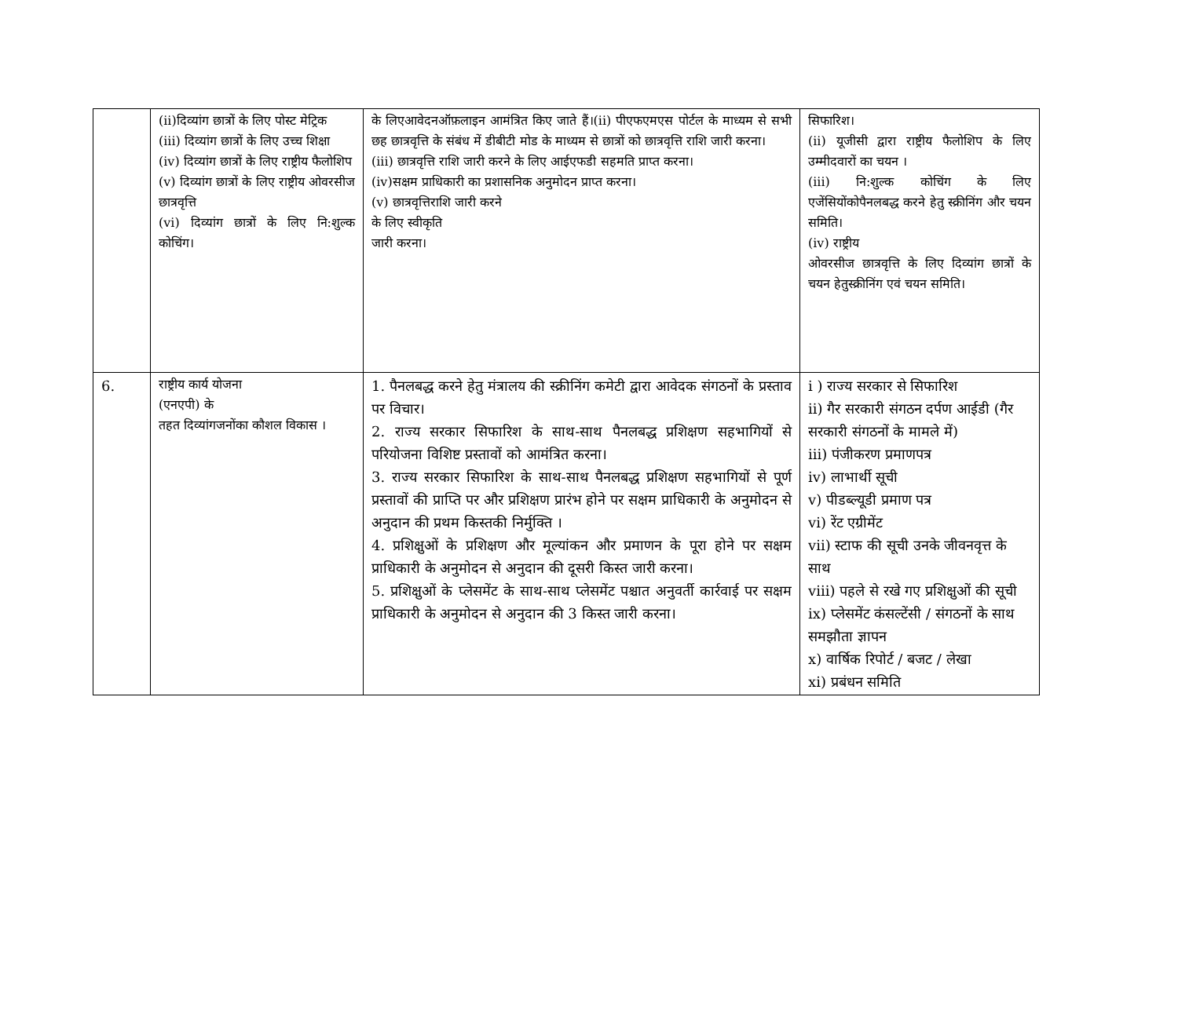| | (ii)दिव्यांग छात्रों के लिए पोस्ट मेट्रिक (iii) दिव्यांग छात्रों के लिए उच्च शिक्षा (iv) दिव्यांग छात्रों के लिए राष्ट्रीय फैलोशिप (v) दिव्यांग छात्रों के लिए राष्ट्रीय ओवरसीज छात्रवृत्ति (vi) दिव्यांग छात्रों के लिए नि:शुल्क कोचिंग। | के लिएआवेदनऑफ़लाइन आमंत्रित किए जाते हैं।(ii) पीएफएमएस पोर्टल के माध्यम से सभी छह छात्रवृत्ति के संबंध में डीबीटी मोड के माध्यम से छात्रों को छात्रवृत्ति राशि जारी करना। (iii) छात्रवृत्ति राशि जारी करने के लिए आईएफडी सहमति प्राप्त करना। (iv)सक्षम प्राधिकारी का प्रशासनिक अनुमोदन प्राप्त करना। (v) छात्रवृत्तिराशि जारी करने के लिए स्वीकृति जारी करना। | सिफारिश। (ii) यूजीसी द्वारा राष्ट्रीय फैलोशिप के लिए उम्मीदवारों का चयन । (iii) नि:शुल्क कोचिंग के लिए एजेंसियोंकोपैनलबद्ध करने हेतु स्क्रीनिंग और चयन समिति। (iv) राष्ट्रीय ओवरसीज छात्रवृत्ति के लिए दिव्यांग छात्रों के चयन हेतुस्क्रीनिंग एवं चयन समिति। |
| 6. | राष्ट्रीय कार्य योजना (एनएपी) के तहत दिव्यांगजनोंका कौशल विकास । | 1. पैनलबद्ध करने हेतु मंत्रालय की स्क्रीनिंग कमेटी द्वारा आवेदक संगठनों के प्रस्ताव पर विचार। 2. राज्य सरकार सिफारिश के साथ-साथ पैनलबद्ध प्रशिक्षण सहभागियों से परियोजना विशिष्ट प्रस्तावों को आमंत्रित करना। 3. राज्य सरकार सिफारिश के साथ-साथ पैनलबद्ध प्रशिक्षण सहभागियों से पूर्ण प्रस्तावों की प्राप्ति पर और प्रशिक्षण प्रारंभ होने पर सक्षम प्राधिकारी के अनुमोदन से अनुदान की प्रथम किस्तकी निर्मुक्ति । 4. प्रशिक्षुओं के प्रशिक्षण और मूल्यांकन और प्रमाणन के पूरा होने पर सक्षम प्राधिकारी के अनुमोदन से अनुदान की दूसरी किस्त जारी करना। 5. प्रशिक्षुओं के प्लेसमेंट के साथ-साथ प्लेसमेंट पश्चात अनुवर्ती कार्रवाई पर सक्षम प्राधिकारी के अनुमोदन से अनुदान की 3 किस्त जारी करना। | i ) राज्य सरकार से सिफारिश ii) गैर सरकारी संगठन दर्पण आईडी (गैर सरकारी संगठनों के मामले में) iii) पंजीकरण प्रमाणपत्र iv) लाभार्थी सूची v) पीडब्ल्यूडी प्रमाण पत्र vi) रेंट एग्रीमेंट vii) स्टाफ की सूची उनके जीवनवृत्त के साथ viii) पहले से रखे गए प्रशिक्षुओं की सूची ix) प्लेसमेंट कंसल्टेंसी / संगठनों के साथ समझौता ज्ञापन x) वार्षिक रिपोर्ट / बजट / लेखा xi) प्रबंधन समिति |